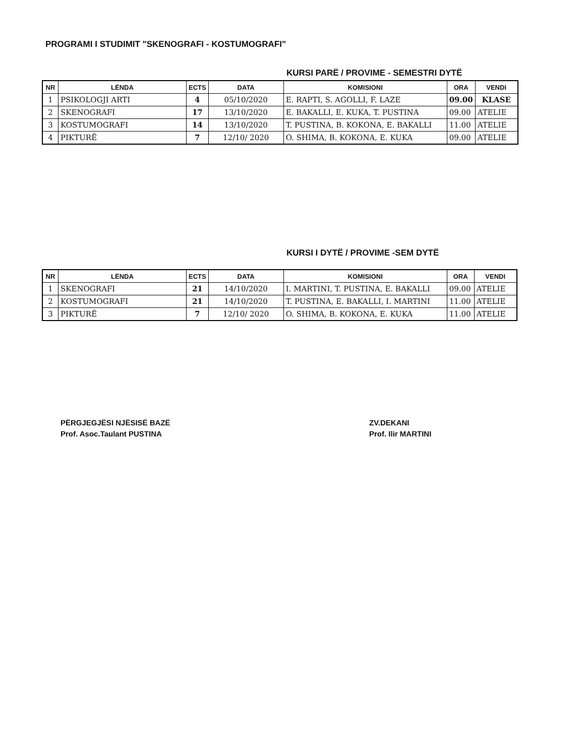PROGRAMI I STUDIMIT "SKENOGRAFI - KOSTUMOGRAFI"
KURSI PARË / PROVIME - SEMESTRI DYTË
| NR | LËNDA | ECTS | DATA | KOMISIONI | ORA | VENDI |
| --- | --- | --- | --- | --- | --- | --- |
| 1 | PSIKOLOGJI ARTI | 4 | 05/10/2020 | E. RAPTI, S. AGOLLI, F. LAZE | 09.00 | KLASE |
| 2 | SKENOGRAFI | 17 | 13/10/2020 | E. BAKALLI, E. KUKA, T. PUSTINA | 09.00 | ATELIE |
| 3 | KOSTUMOGRAFI | 14 | 13/10/2020 | T. PUSTINA, B. KOKONA, E. BAKALLI | 11.00 | ATELIE |
| 4 | PIKTURË | 7 | 12/10/ 2020 | O. SHIMA, B. KOKONA, E. KUKA | 09.00 | ATELIE |
KURSI I DYTË / PROVIME -SEM DYTË
| NR | LËNDA | ECTS | DATA | KOMISIONI | ORA | VENDI |
| --- | --- | --- | --- | --- | --- | --- |
| 1 | SKENOGRAFI | 21 | 14/10/2020 | I. MARTINI, T. PUSTINA, E. BAKALLI | 09.00 | ATELIE |
| 2 | KOSTUMOGRAFI | 21 | 14/10/2020 | T. PUSTINA, E. BAKALLI, I. MARTINI | 11.00 | ATELIE |
| 3 | PIKTURË | 7 | 12/10/ 2020 | O. SHIMA, B. KOKONA, E. KUKA | 11.00 | ATELIE |
PËRGJEGJËSI NJËSISË BAZË
Prof. Asoc.Taulant PUSTINA
ZV.DEKANI
Prof. Ilir MARTINI